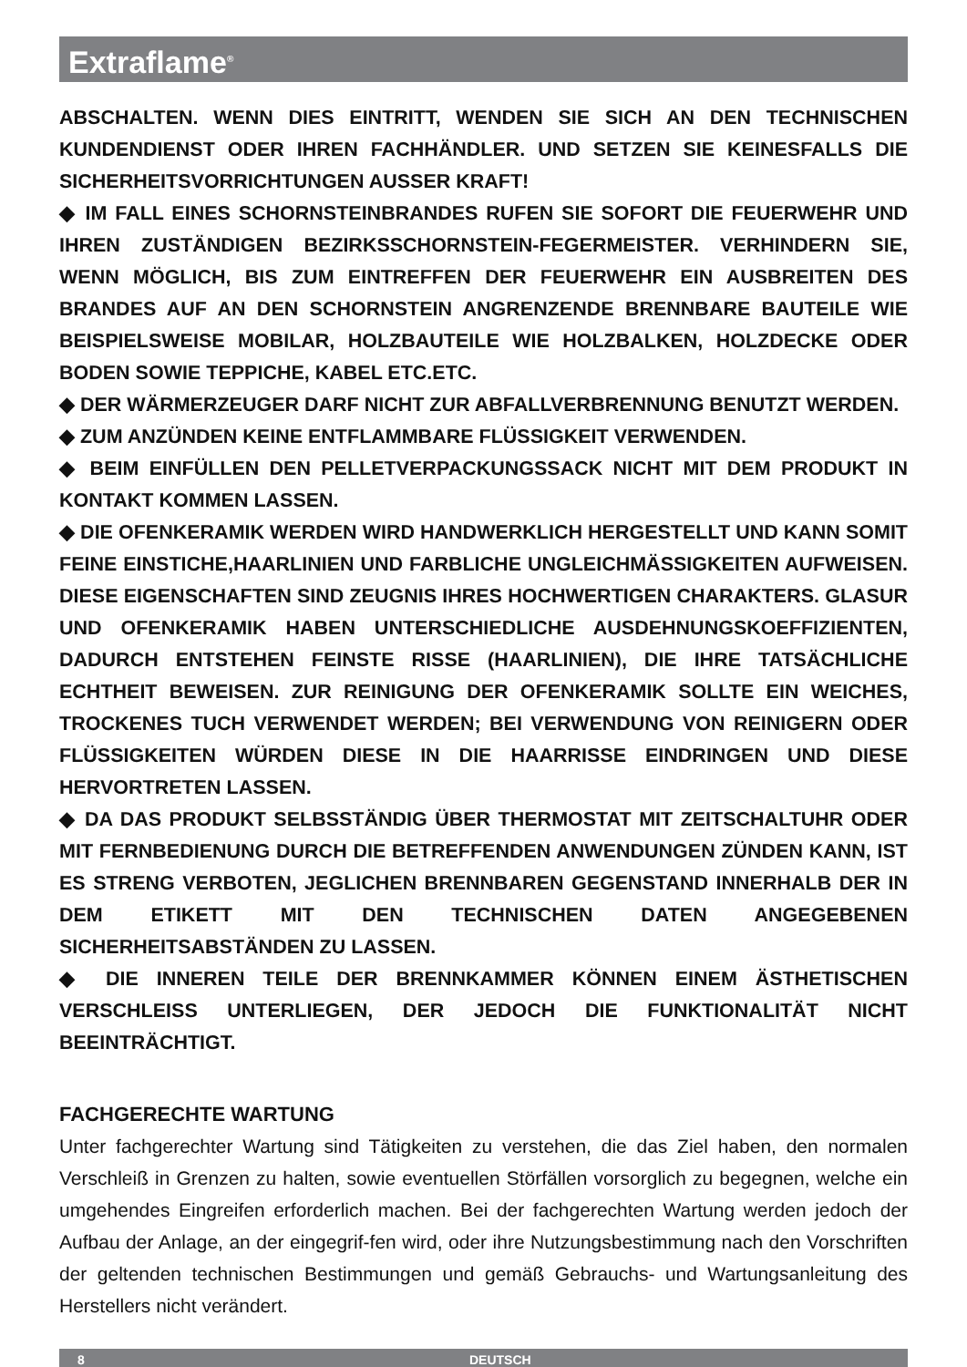Extraflame<sup>®</sup>
ABSCHALTEN. WENN DIES EINTRITT, WENDEN SIE SICH AN DEN TECHNISCHEN KUNDENDIENST ODER IHREN FACHHÄNDLER. UND SETZEN SIE KEINESFALLS DIE SICHERHEITSVORRICHTUNGEN AUSSER KRAFT!
◆ IM FALL EINES SCHORNSTEINBRANDES RUFEN SIE SOFORT DIE FEUERWEHR UND IHREN ZUSTÄNDIGEN BEZIRKSSCHORNSTEIN-FEGERMEISTER. VERHINDERN SIE, WENN MÖGLICH, BIS ZUM EINTREFFEN DER FEUERWEHR EIN AUSBREITEN DES BRANDES AUF AN DEN SCHORNSTEIN ANGRENZENDE BRENNBARE BAUTEILE WIE BEISPIELSWEISE MOBILAR, HOLZBAUTEILE WIE HOLZBALKEN, HOLZDECKE ODER BODEN SOWIE TEPPICHE, KABEL ETC.ETC.
◆ DER WÄRMERZEUGER DARF NICHT ZUR ABFALLVERBRENNUNG BENUTZT WERDEN.
◆ ZUM ANZÜNDEN KEINE ENTFLAMMBARE FLÜSSIGKEIT VERWENDEN.
◆ BEIM EINFÜLLEN DEN PELLETVERPACKUNGSSACK NICHT MIT DEM PRODUKT IN KONTAKT KOMMEN LASSEN.
◆ DIE OFENKERAMIK WERDEN WIRD HANDWERKLICH HERGESTELLT UND KANN SOMIT FEINE EINSTICHE,HAARLINIEN UND FARBLICHE UNGLEICHMÄSSIGKEITEN AUFWEISEN. DIESE EIGENSCHAFTEN SIND ZEUGNIS IHRES HOCHWERTIGEN CHARAKTERS. GLASUR UND OFENKERAMIK HABEN UNTERSCHIEDLICHE AUSDEHNUNGSKOEFFIZIENTEN, DADURCH ENTSTEHEN FEINSTE RISSE (HAARLINIEN), DIE IHRE TATSÄCHLICHE ECHTHEIT BEWEISEN. ZUR REINIGUNG DER OFENKERAMIK SOLLTE EIN WEICHES, TROCKENES TUCH VERWENDET WERDEN; BEI VERWENDUNG VON REINIGERN ODER FLÜSSIGKEITEN WÜRDEN DIESE IN DIE HAARRISSE EINDRINGEN UND DIESE HERVORTRETEN LASSEN.
◆ DA DAS PRODUKT SELBSSTÄNDIG ÜBER THERMOSTAT MIT ZEITSCHALTUHR ODER MIT FERNBEDIENUNG DURCH DIE BETREFFENDEN ANWENDUNGEN ZÜNDEN KANN, IST ES STRENG VERBOTEN, JEGLICHEN BRENNBAREN GEGENSTAND INNERHALB DER IN DEM ETIKETT MIT DEN TECHNISCHEN DATEN ANGEGEBENEN SICHERHEITSABSTÄNDEN ZU LASSEN.
◆ DIE INNEREN TEILE DER BRENNKAMMER KÖNNEN EINEM ÄSTHETISCHEN VERSCHLEISS UNTERLIEGEN, DER JEDOCH DIE FUNKTIONALITÄT NICHT BEEINTRÄCHTIGT.
FACHGERECHTE WARTUNG
Unter fachgerechter Wartung sind Tätigkeiten zu verstehen, die das Ziel haben, den normalen Verschleiß in Grenzen zu halten, sowie eventuellen Störfällen vorsorglich zu begegnen, welche ein umgehendes Eingreifen erforderlich machen. Bei der fachgerechten Wartung werden jedoch der Aufbau der Anlage, an der eingegrif-fen wird, oder ihre Nutzungsbestimmung nach den Vorschriften der geltenden technischen Bestimmungen und gemäß Gebrauchs- und Wartungsanleitung des Herstellers nicht verändert.
8 DEUTSCH